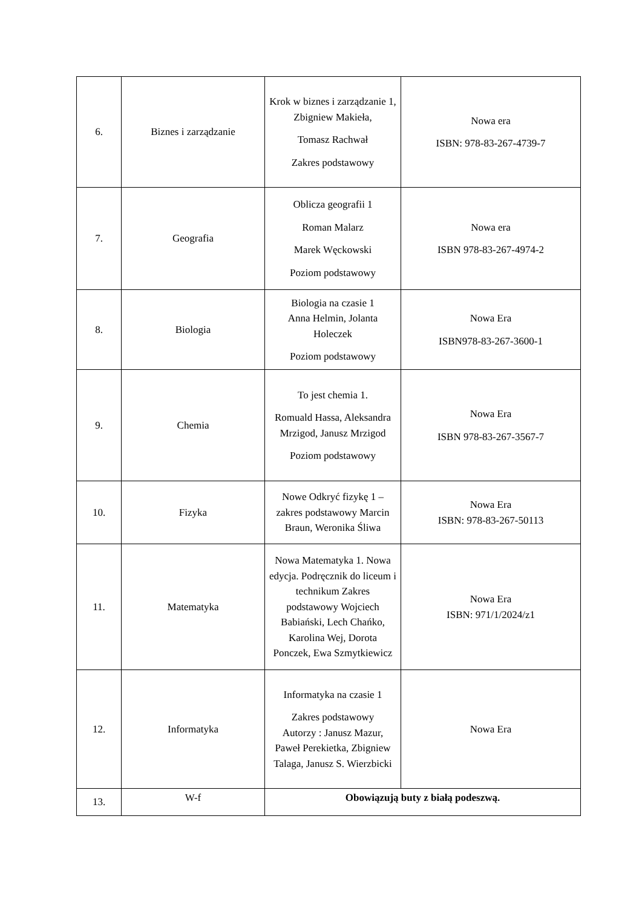| 6. | Biznes i zarządzanie | Krok w biznes i zarządzanie 1, Zbigniew Makieła, Tomasz Rachwał Zakres podstawowy | Nowa era ISBN: 978-83-267-4739-7 |
| 7. | Geografia | Oblicza geografii 1 Roman Malarz Marek Węckowski Poziom podstawowy | Nowa era ISBN 978-83-267-4974-2 |
| 8. | Biologia | Biologia na czasie 1 Anna Helmin, Jolanta Holeczek Poziom podstawowy | Nowa Era ISBN978-83-267-3600-1 |
| 9. | Chemia | To jest chemia 1. Romuald Hassa, Aleksandra Mrzigod, Janusz Mrzigod Poziom podstawowy | Nowa Era ISBN 978-83-267-3567-7 |
| 10. | Fizyka | Nowe Odkryć fizykę 1 – zakres podstawowy Marcin Braun, Weronika Śliwa | Nowa Era ISBN: 978-83-267-50113 |
| 11. | Matematyka | Nowa Matematyka 1. Nowa edycja. Podręcznik do liceum i technikum Zakres podstawowy Wojciech Babiański, Lech Chańko, Karolina Wej, Dorota Ponczek, Ewa Szmytkiewicz | Nowa Era ISBN: 971/1/2024/z1 |
| 12. | Informatyka | Informatyka na czasie 1 Zakres podstawowy Autorzy : Janusz Mazur, Paweł Perekietka, Zbigniew Talaga, Janusz S. Wierzbicki | Nowa Era |
| 13. | W-f | Obowiązują buty z białą podeszwą. | |